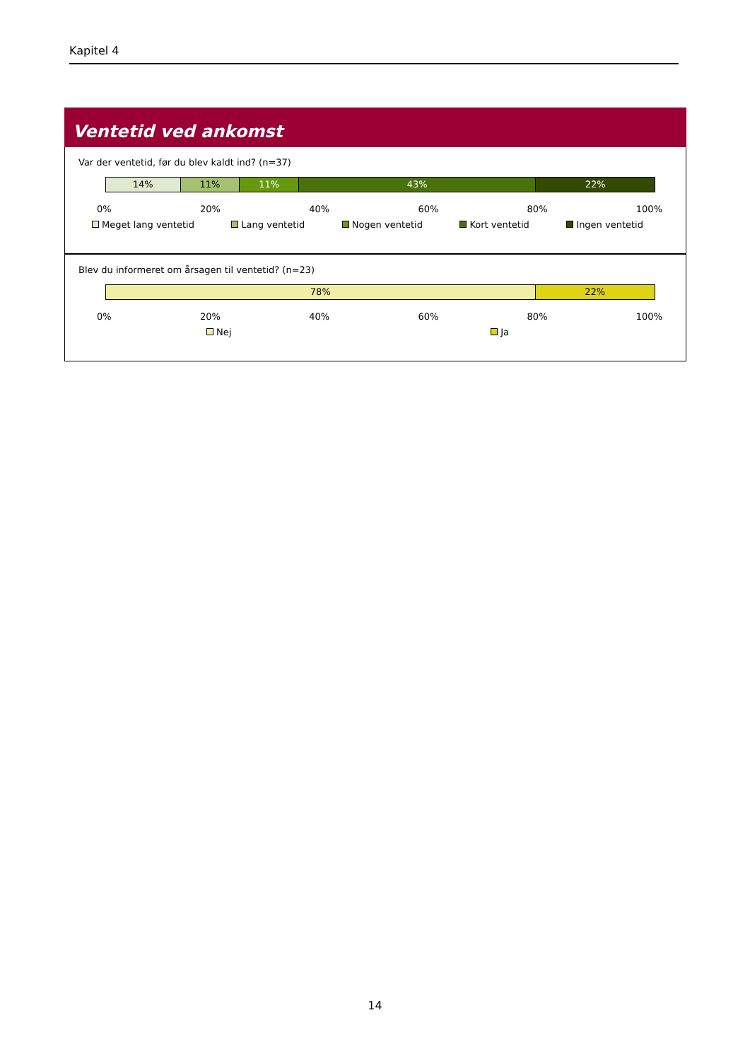Kapitel 4
Ventetid ved ankomst
Var der ventetid, før du blev kaldt ind? (n=37)
14% 11% 11% 43% 22%
0% 20% 40% 60% 80% 100%
Meget lang ventetid Lang ventetid Nogen ventetid Kort ventetid Ingen ventetid
Blev du informeret om årsagen til ventetid? (n=23)
78% 22%
0% 20% 40% 60% 80% 100%
Nej Ja
14